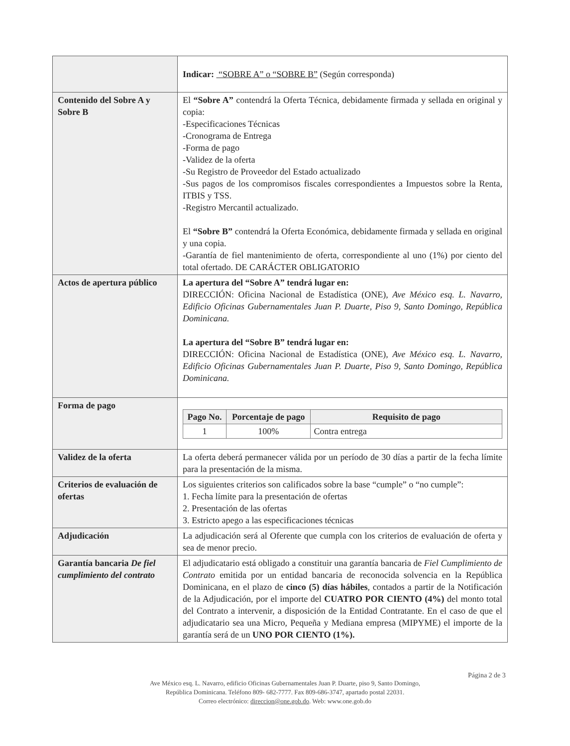| | Indicar: “SOBRE A” o “SOBRE B” (Según corresponda) |
| Contenido del Sobre A y Sobre B | El “Sobre A” contendrá la Oferta Técnica, debidamente firmada y sellada en original y copia: -Especificaciones Técnicas -Cronograma de Entrega -Forma de pago -Validez de la oferta -Su Registro de Proveedor del Estado actualizado -Sus pagos de los compromisos fiscales correspondientes a Impuestos sobre la Renta, ITBIS y TSS. -Registro Mercantil actualizado. El “Sobre B” contendrá la Oferta Económica, debidamente firmada y sellada en original y una copia. -Garantía de fiel mantenimiento de oferta, correspondiente al uno (1%) por ciento del total ofertado. DE CARÁCTER OBLIGATORIO |
| Actos de apertura público | La apertura del “Sobre A” tendrá lugar en: DIRECCIÓN: Oficina Nacional de Estadística (ONE), Ave México esq. L. Navarro, Edificio Oficinas Gubernamentales Juan P. Duarte, Piso 9, Santo Domingo, República Dominicana. La apertura del “Sobre B” tendrá lugar en: DIRECCIÓN: Oficina Nacional de Estadística (ONE), Ave México esq. L. Navarro, Edificio Oficinas Gubernamentales Juan P. Duarte, Piso 9, Santo Domingo, República Dominicana. |
| Forma de pago | / Pago No. / Porcentaje de pago / Requisito de pago / / --- / --- / --- / / 1 / 100% / Contra entrega / |
| Validez de la oferta | La oferta deberá permanecer válida por un período de 30 días a partir de la fecha límite para la presentación de la misma. |
| Criterios de evaluación de ofertas | Los siguientes criterios son calificados sobre la base “cumple” o “no cumple”: 1. Fecha límite para la presentación de ofertas 2. Presentación de las ofertas 3. Estricto apego a las especificaciones técnicas |
| Adjudicación | La adjudicación será al Oferente que cumpla con los criterios de evaluación de oferta y sea de menor precio. |
| Garantía bancaria De fiel cumplimiento del contrato | El adjudicatario está obligado a constituir una garantía bancaria de Fiel Cumplimiento de Contrato emitida por un entidad bancaria de reconocida solvencia en la República Dominicana, en el plazo de cinco (5) días hábiles , contados a partir de la Notificación de la Adjudicación, por el importe del CUATRO POR CIENTO (4%) del monto total del Contrato a intervenir, a disposición de la Entidad Contratante. En el caso de que el adjudicatario sea una Micro, Pequeña y Mediana empresa (MIPYME) el importe de la garantía será de un UNO POR CIENTO (1%). |
Página 2 de 3
Ave México esq. L. Navarro, edificio Oficinas Gubernamentales Juan P. Duarte, piso 9, Santo Domingo,
República Dominicana. Teléfono 809- 682-7777. Fax 809-686-3747, apartado postal 22031.
Correo electrónico: direccion@one.gob.do. Web: www.one.gob.do